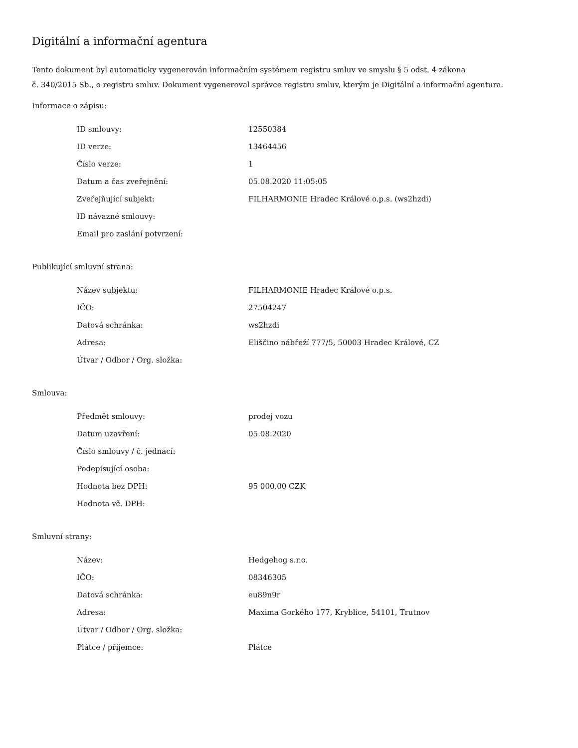Digitální a informační agentura
Tento dokument byl automaticky vygenerován informačním systémem registru smluv ve smyslu § 5 odst. 4 zákona
č. 340/2015 Sb., o registru smluv. Dokument vygeneroval správce registru smluv, kterým je Digitální a informační agentura.
Informace o zápisu:
| ID smlouvy: | 12550384 |
| ID verze: | 13464456 |
| Číslo verze: | 1 |
| Datum a čas zveřejnění: | 05.08.2020 11:05:05 |
| Zveřejňující subjekt: | FILHARMONIE Hradec Králové o.p.s. (ws2hzdi) |
| ID návazné smlouvy: | |
| Email pro zaslání potvrzení: | |
Publikující smluvní strana:
| Název subjektu: | FILHARMONIE Hradec Králové o.p.s. |
| IČO: | 27504247 |
| Datová schránka: | ws2hzdi |
| Adresa: | Eliščino nábřeží 777/5, 50003 Hradec Králové, CZ |
| Útvar / Odbor / Org. složka: | |
Smlouva:
| Předmět smlouvy: | prodej vozu |
| Datum uzavření: | 05.08.2020 |
| Číslo smlouvy / č. jednací: | |
| Podepisující osoba: | |
| Hodnota bez DPH: | 95 000,00 CZK |
| Hodnota vč. DPH: | |
Smluvní strany:
| Název: | Hedgehog s.r.o. |
| IČO: | 08346305 |
| Datová schránka: | eu89n9r |
| Adresa: | Maxima Gorkého 177, Kryblice, 54101, Trutnov |
| Útvar / Odbor / Org. složka: | |
| Plátce / příjemce: | Plátce |